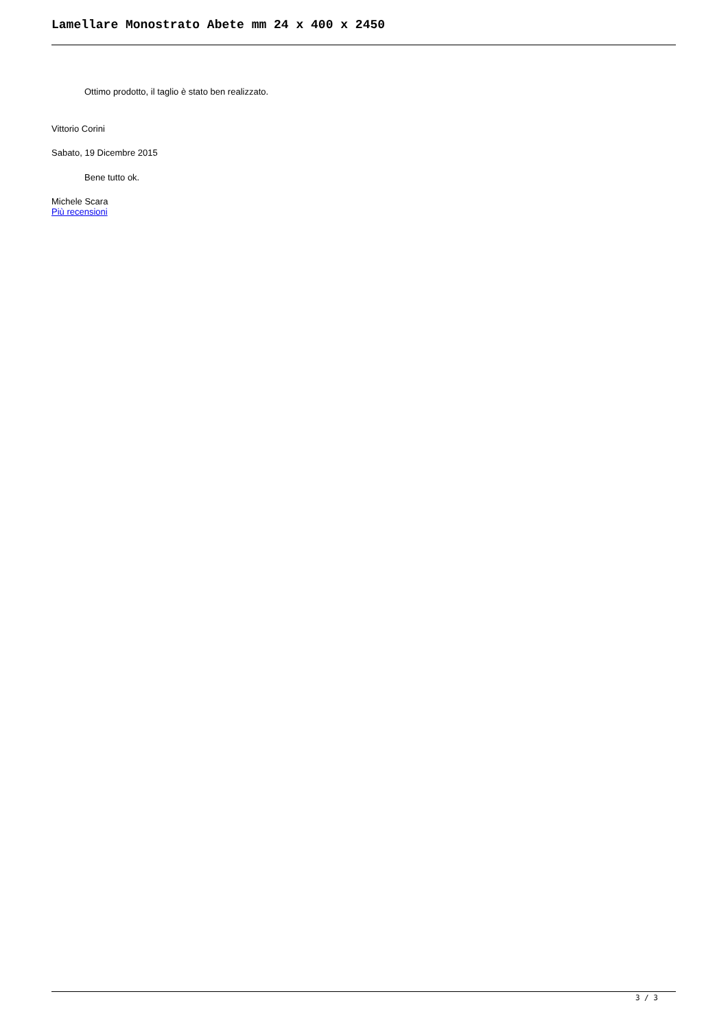Lamellare Monostrato Abete mm 24 x 400 x 2450
Ottimo prodotto, il taglio è stato ben realizzato.
Vittorio Corini
Sabato, 19 Dicembre 2015
Bene tutto ok.
Michele Scara
Più recensioni
3 / 3